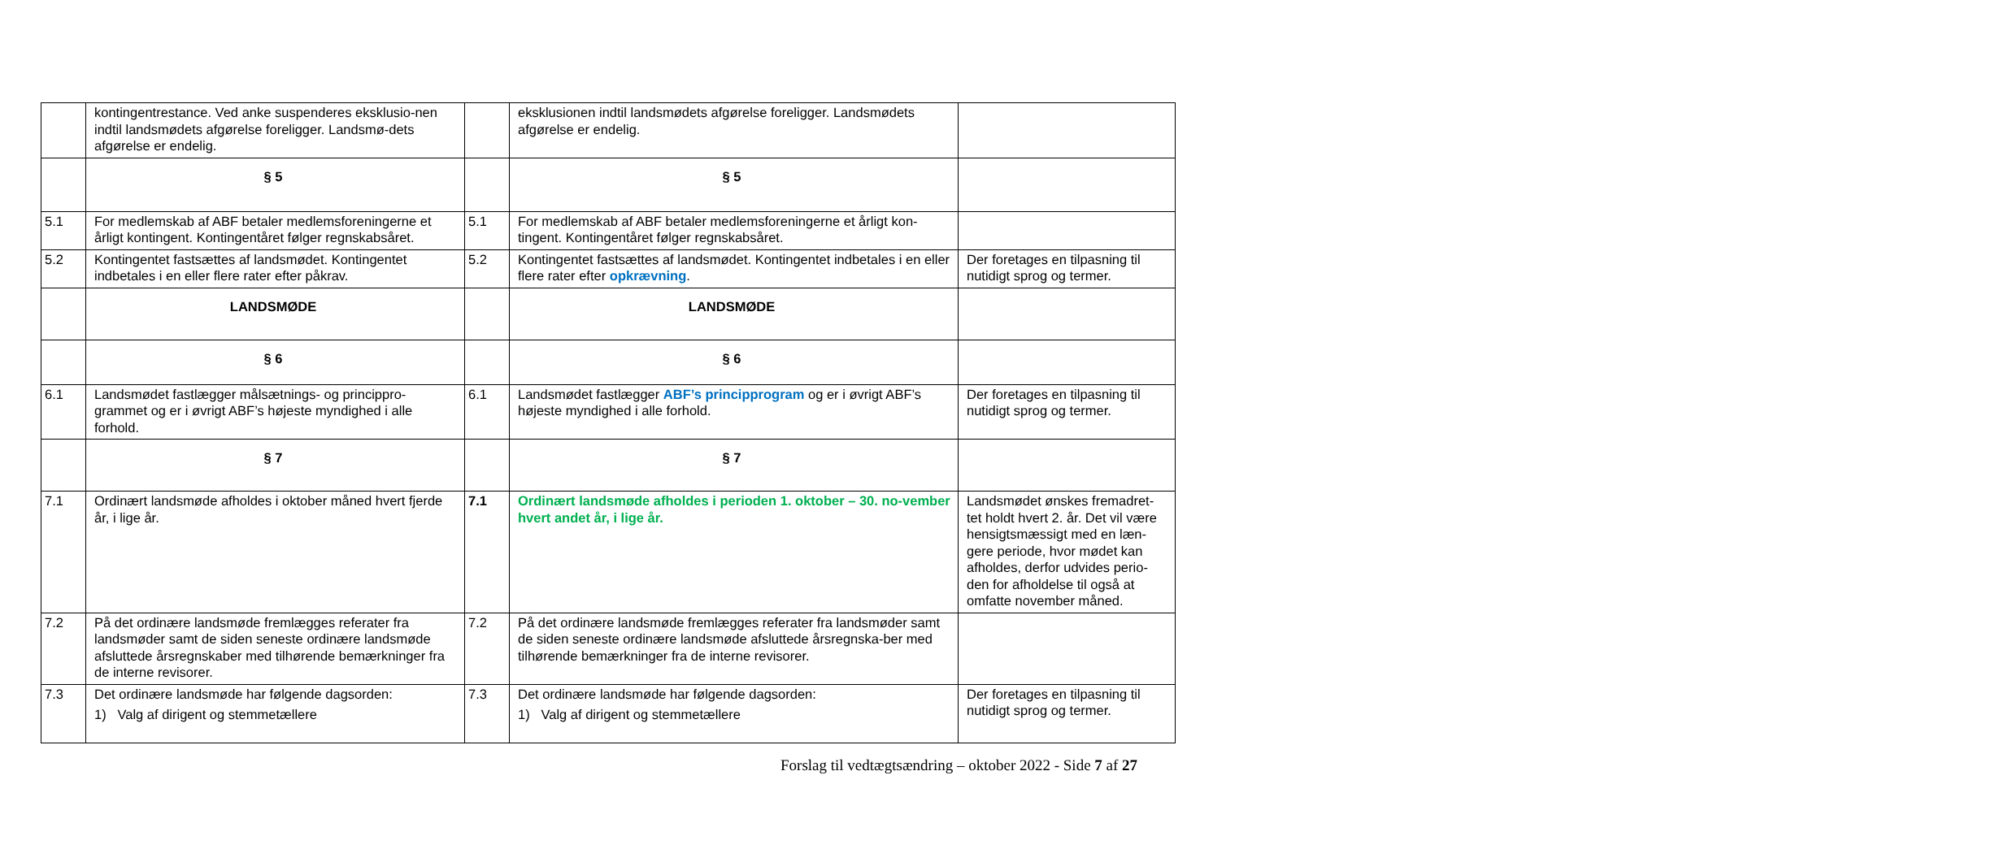| | kontingentrestance. Ved anke suspenderes eksklusio-nen indtil landsmødets afgørelse foreligger. Landsmø-dets afgørelse er endelig. | | eksklusionen indtil landsmødets afgørelse foreligger. Landsmødets afgørelse er endelig. | |
| | § 5 | | § 5 | |
| 5.1 | For medlemskab af ABF betaler medlemsforeningerne et årligt kontingent. Kontingentåret følger regnskabsåret. | 5.1 | For medlemskab af ABF betaler medlemsforeningerne et årligt kon-tingent. Kontingentåret følger regnskabsåret. | |
| 5.2 | Kontingentet fastsættes af landsmødet. Kontingentet indbetales i en eller flere rater efter påkrav. | 5.2 | Kontingentet fastsættes af landsmødet. Kontingentet indbetales i en eller flere rater efter opkrævning . | Der foretages en tilpasning til nutidigt sprog og termer. |
| | LANDSMØDE | | LANDSMØDE | |
| | § 6 | | § 6 | |
| 6.1 | Landsmødet fastlægger målsætnings- og princippro-grammet og er i øvrigt ABF’s højeste myndighed i alle forhold. | 6.1 | Landsmødet fastlægger ABF’s principprogram og er i øvrigt ABF’s højeste myndighed i alle forhold. | Der foretages en tilpasning til nutidigt sprog og termer. |
| | § 7 | | § 7 | |
| 7.1 | Ordinært landsmøde afholdes i oktober måned hvert fjerde år, i lige år. | 7.1 | Ordinært landsmøde afholdes i perioden 1. oktober – 30. no-vember hvert andet år, i lige år. | Landsmødet ønskes fremadret-tet holdt hvert 2. år. Det vil være hensigtsmæssigt med en læn-gere periode, hvor mødet kan afholdes, derfor udvides perio-den for afholdelse til også at omfatte november måned. |
| 7.2 | På det ordinære landsmøde fremlægges referater fra landsmøder samt de siden seneste ordinære landsmøde afsluttede årsregnskaber med tilhørende bemærkninger fra de interne revisorer. | 7.2 | På det ordinære landsmøde fremlægges referater fra landsmøder samt de siden seneste ordinære landsmøde afsluttede årsregnska-ber med tilhørende bemærkninger fra de interne revisorer. | |
| 7.3 | Det ordinære landsmøde har følgende dagsorden: 1) Valg af dirigent og stemmetællere | 7.3 | Det ordinære landsmøde har følgende dagsorden: 1) Valg af dirigent og stemmetællere | Der foretages en tilpasning til nutidigt sprog og termer. |
Forslag til vedtægtsændring – oktober 2022 - Side 7 af 27